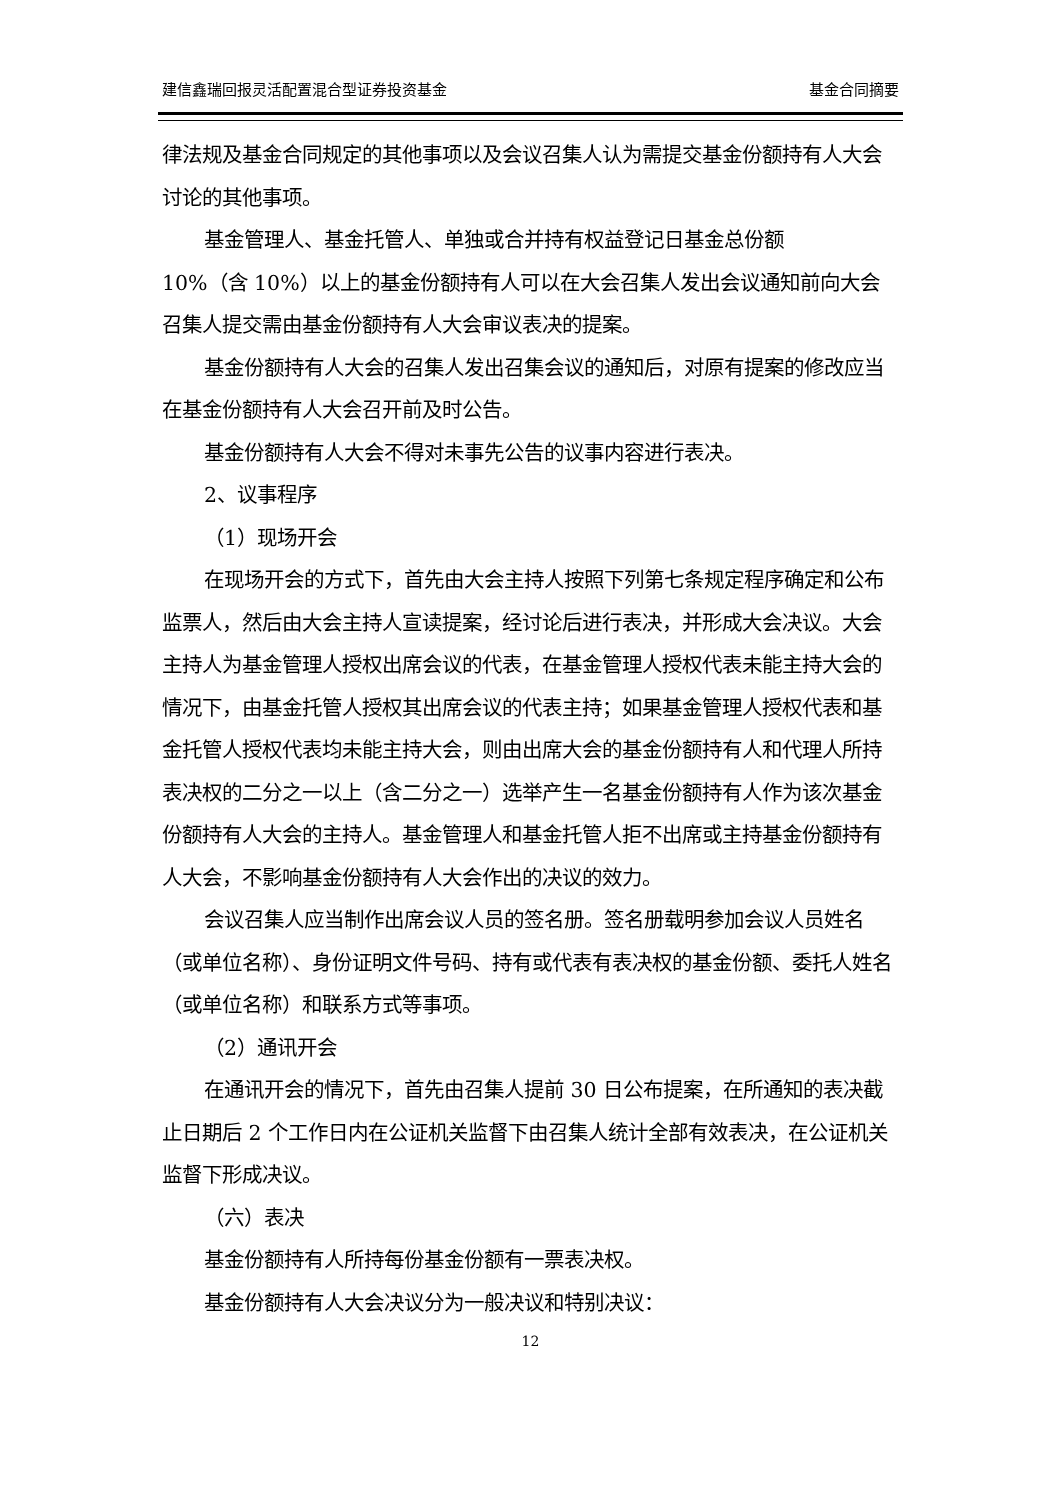建信鑫瑞回报灵活配置混合型证券投资基金 基金合同摘要
律法规及基金合同规定的其他事项以及会议召集人认为需提交基金份额持有人大会讨论的其他事项。
基金管理人、基金托管人、单独或合并持有权益登记日基金总份额
10%（含 10%）以上的基金份额持有人可以在大会召集人发出会议通知前向大会召集人提交需由基金份额持有人大会审议表决的提案。
基金份额持有人大会的召集人发出召集会议的通知后，对原有提案的修改应当在基金份额持有人大会召开前及时公告。
基金份额持有人大会不得对未事先公告的议事内容进行表决。
2、议事程序
（1）现场开会
在现场开会的方式下，首先由大会主持人按照下列第七条规定程序确定和公布监票人，然后由大会主持人宣读提案，经讨论后进行表决，并形成大会决议。大会主持人为基金管理人授权出席会议的代表，在基金管理人授权代表未能主持大会的情况下，由基金托管人授权其出席会议的代表主持；如果基金管理人授权代表和基金托管人授权代表均未能主持大会，则由出席大会的基金份额持有人和代理人所持表决权的二分之一以上（含二分之一）选举产生一名基金份额持有人作为该次基金份额持有人大会的主持人。基金管理人和基金托管人拒不出席或主持基金份额持有人大会，不影响基金份额持有人大会作出的决议的效力。
会议召集人应当制作出席会议人员的签名册。签名册载明参加会议人员姓名（或单位名称）、身份证明文件号码、持有或代表有表决权的基金份额、委托人姓名（或单位名称）和联系方式等事项。
（2）通讯开会
在通讯开会的情况下，首先由召集人提前 30 日公布提案，在所通知的表决截止日期后 2 个工作日内在公证机关监督下由召集人统计全部有效表决，在公证机关监督下形成决议。
（六）表决
基金份额持有人所持每份基金份额有一票表决权。
基金份额持有人大会决议分为一般决议和特别决议：
12